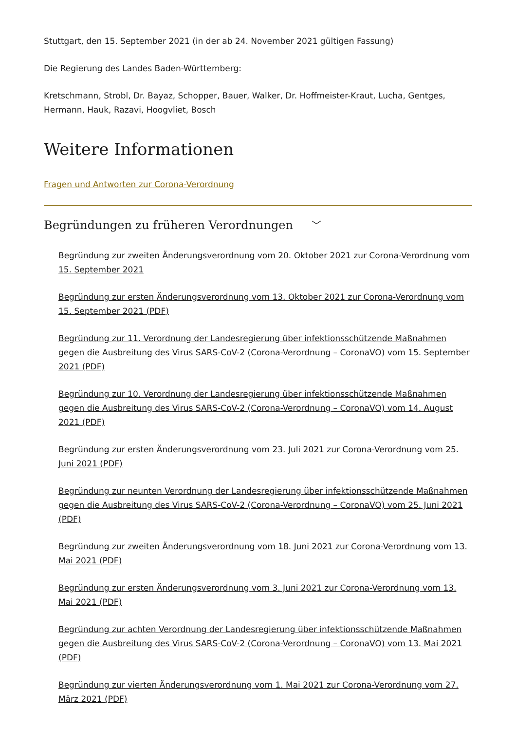Stuttgart, den 15. September 2021 (in der ab 24. November 2021 gültigen Fassung)
Die Regierung des Landes Baden-Württemberg:
Kretschmann, Strobl, Dr. Bayaz, Schopper, Bauer, Walker, Dr. Hoffmeister-Kraut, Lucha, Gentges, Hermann, Hauk, Razavi, Hoogvliet, Bosch
Weitere Informationen
Fragen und Antworten zur Corona-Verordnung
Begründungen zu früheren Verordnungen ﹀
Begründung zur zweiten Änderungsverordnung vom 20. Oktober 2021 zur Corona-Verordnung vom 15. September 2021
Begründung zur ersten Änderungsverordnung vom 13. Oktober 2021 zur Corona-Verordnung vom 15. September 2021 (PDF)
Begründung zur 11. Verordnung der Landesregierung über infektionsschützende Maßnahmen gegen die Ausbreitung des Virus SARS-CoV-2 (Corona-Verordnung – CoronaVO) vom 15. September 2021 (PDF)
Begründung zur 10. Verordnung der Landesregierung über infektionsschützende Maßnahmen gegen die Ausbreitung des Virus SARS-CoV-2 (Corona-Verordnung – CoronaVO) vom 14. August 2021 (PDF)
Begründung zur ersten Änderungsverordnung vom 23. Juli 2021 zur Corona-Verordnung vom 25. Juni 2021 (PDF)
Begründung zur neunten Verordnung der Landesregierung über infektionsschützende Maßnahmen gegen die Ausbreitung des Virus SARS-CoV-2 (Corona-Verordnung – CoronaVO) vom 25. Juni 2021 (PDF)
Begründung zur zweiten Änderungsverordnung vom 18. Juni 2021 zur Corona-Verordnung vom 13. Mai 2021 (PDF)
Begründung zur ersten Änderungsverordnung vom 3. Juni 2021 zur Corona-Verordnung vom 13. Mai 2021 (PDF)
Begründung zur achten Verordnung der Landesregierung über infektionsschützende Maßnahmen gegen die Ausbreitung des Virus SARS-CoV-2 (Corona-Verordnung – CoronaVO) vom 13. Mai 2021 (PDF)
Begründung zur vierten Änderungsverordnung vom 1. Mai 2021 zur Corona-Verordnung vom 27. März 2021 (PDF)